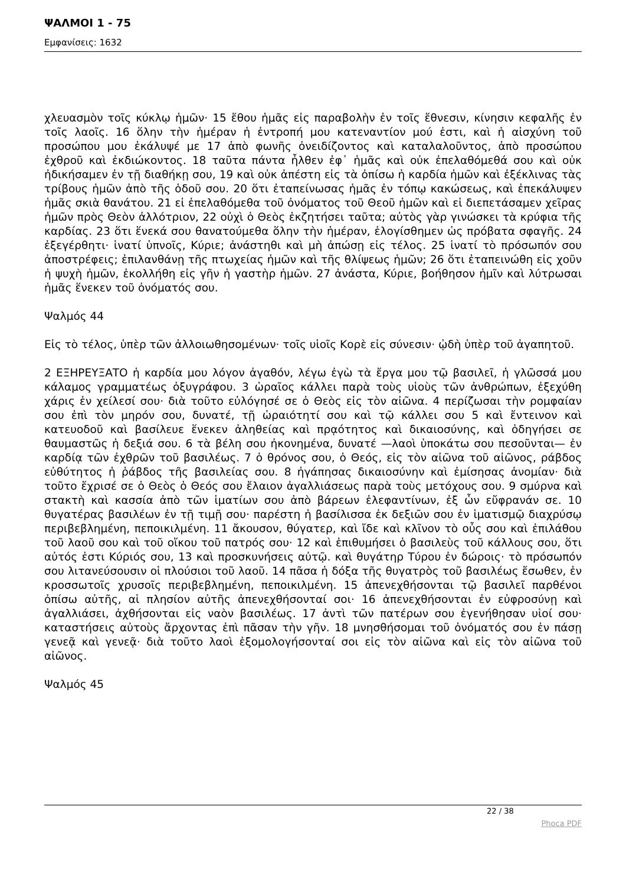ΨΑΛΜΟΙ 1 - 75
Εμφανίσεις: 1632
χλευασμὸν τοῖς κύκλῳ ἡμῶν· 15 ἔθου ἡμᾶς εἰς παραβολὴν ἐν τοῖς ἔθνεσιν, κίνησιν κεφαλῆς ἐν τοῖς λαοῖς. 16 ὅλην τὴν ἡμέραν ἡ ἐντροπή μου κατεναντίον μού ἐστι, καὶ ἡ αἰσχύνη τοῦ προσώπου μου ἐκάλυψέ με 17 ἀπὸ φωνῆς ὀνειδίζοντος καὶ καταλαλοῦντος, ἀπὸ προσώπου ἐχθροῦ καὶ ἐκδιώκοντος. 18 ταῦτα πάντα ἦλθεν ἐφ᾿ ἡμᾶς καὶ οὐκ ἐπελαθόμεθά σου καὶ οὐκ ἠδικήσαμεν ἐν τῇ διαθήκῃ σου, 19 καὶ οὐκ ἀπέστη εἰς τὰ ὀπίσω ἡ καρδία ἡμῶν καὶ ἐξέκλινας τὰς τρίβους ἡμῶν ἀπὸ τῆς ὁδοῦ σου. 20 ὅτι ἐταπείνωσας ἡμᾶς ἐν τόπῳ κακώσεως, καὶ ἐπεκάλυψεν ἡμᾶς σκιὰ θανάτου. 21 εἰ ἐπελαθόμεθα τοῦ ὀνόματος τοῦ Θεοῦ ἡμῶν καὶ εἰ διεπετάσαμεν χεῖρας ἡμῶν πρὸς Θεὸν ἀλλότριον, 22 οὐχὶ ὁ Θεὸς ἐκζητήσει ταῦτα; αὐτὸς γὰρ γινώσκει τὰ κρύφια τῆς καρδίας. 23 ὅτι ἕνεκά σου θανατούμεθα ὅλην τὴν ἡμέραν, ἐλογίσθημεν ὡς πρόβατα σφαγῆς. 24 ἐξεγέρθητι· ἱνατί ὑπνοῖς, Κύριε; ἀνάστηθι καὶ μὴ ἀπώσῃ εἰς τέλος. 25 ἱνατί τὸ πρόσωπόν σου ἀποστρέφεις; ἐπιλανθάνῃ τῆς πτωχείας ἡμῶν καὶ τῆς θλίψεως ἡμῶν; 26 ὅτι ἐταπεινώθη εἰς χοῦν ἡ ψυχὴ ἡμῶν, ἐκολλήθη εἰς γῆν ἡ γαστὴρ ἡμῶν. 27 ἀνάστα, Κύριε, βοήθησον ἡμῖν καὶ λύτρωσαι ἡμᾶς ἕνεκεν τοῦ ὀνόματός σου.
Ψαλμός 44
Εἰς τὸ τέλος, ὑπὲρ τῶν ἀλλοιωθησομένων· τοῖς υἱοῖς Κορὲ εἰς σύνεσιν· ᾠδὴ ὑπὲρ τοῦ ἀγαπητοῦ.
2 ΕΞΗΡΕΥΞΑΤΟ ἡ καρδία μου λόγον ἀγαθόν, λέγω ἐγὼ τὰ ἔργα μου τῷ βασιλεῖ, ἡ γλῶσσά μου κάλαμος γραμματέως ὀξυγράφου. 3 ὡραῖος κάλλει παρὰ τοὺς υἱοὺς τῶν ἀνθρώπων, ἐξεχύθη χάρις ἐν χείλεσί σου· διὰ τοῦτο εὐλόγησέ σε ὁ Θεὸς εἰς τὸν αἰῶνα. 4 περίζωσαι τὴν ρομφαίαν σου ἐπὶ τὸν μηρόν σου, δυνατέ, τῇ ὡραιότητί σου καὶ τῷ κάλλει σου 5 καὶ ἔντεινον καὶ κατευοδοῦ καὶ βασίλευε ἕνεκεν ἀληθείας καὶ πρᾳότητος καὶ δικαιοσύνης, καὶ ὁδηγήσει σε θαυμαστῶς ἡ δεξιά σου. 6 τὰ βέλη σου ἠκονημένα, δυνατέ —λαοὶ ὑποκάτω σου πεσοῦνται— ἐν καρδίᾳ τῶν ἐχθρῶν τοῦ βασιλέως. 7 ὁ θρόνος σου, ὁ Θεός, εἰς τὸν αἰῶνα τοῦ αἰῶνος, ράβδος εὐθύτητος ἡ ῥάβδος τῆς βασιλείας σου. 8 ἠγάπησας δικαιοσύνην καὶ ἐμίσησας ἀνομίαν· διὰ τοῦτο ἔχρισέ σε ὁ Θεὸς ὁ Θεός σου ἔλαιον ἀγαλλιάσεως παρὰ τοὺς μετόχους σου. 9 σμύρνα καὶ στακτὴ καὶ κασσία ἀπὸ τῶν ἱματίων σου ἀπὸ βάρεων ἐλεφαντίνων, ἐξ ὧν εὔφρανάν σε. 10 θυγατέρας βασιλέων ἐν τῇ τιμῇ σου· παρέστη ἡ βασίλισσα ἐκ δεξιῶν σου ἐν ἱματισμῷ διαχρύσῳ περιβεβλημένη, πεποικιλμένη. 11 ἄκουσον, θύγατερ, καὶ ἴδε καὶ κλῖνον τὸ οὖς σου καὶ ἐπιλάθου τοῦ λαοῦ σου καὶ τοῦ οἴκου τοῦ πατρός σου· 12 καὶ ἐπιθυμήσει ὁ βασιλεὺς τοῦ κάλλους σου, ὅτι αὐτός ἐστι Κύριός σου, 13 καὶ προσκυνήσεις αὐτῷ. καὶ θυγάτηρ Τύρου ἐν δώροις· τὸ πρόσωπόν σου λιτανεύσουσιν οἱ πλούσιοι τοῦ λαοῦ. 14 πᾶσα ἡ δόξα τῆς θυγατρὸς τοῦ βασιλέως ἔσωθεν, ἐν κροσσωτοῖς χρυσοῖς περιβεβλημένη, πεποικιλμένη. 15 ἀπενεχθήσονται τῷ βασιλεῖ παρθένοι ὀπίσω αὐτῆς, αἱ πλησίον αὐτῆς ἀπενεχθήσονταί σοι· 16 ἀπενεχθήσονται ἐν εὐφροσύνῃ καὶ ἀγαλλιάσει, ἀχθήσονται εἰς ναὸν βασιλέως. 17 ἀντὶ τῶν πατέρων σου ἐγενήθησαν υἱοί σου· καταστήσεις αὐτοὺς ἄρχοντας ἐπὶ πᾶσαν τὴν γῆν. 18 μνησθήσομαι τοῦ ὀνόματός σου ἐν πάσῃ γενεᾷ καὶ γενεᾷ· διὰ τοῦτο λαοὶ ἐξομολογήσονταί σοι εἰς τὸν αἰῶνα καὶ εἰς τὸν αἰῶνα τοῦ αἰῶνος.
Ψαλμός 45
22 / 38
Phoca PDF